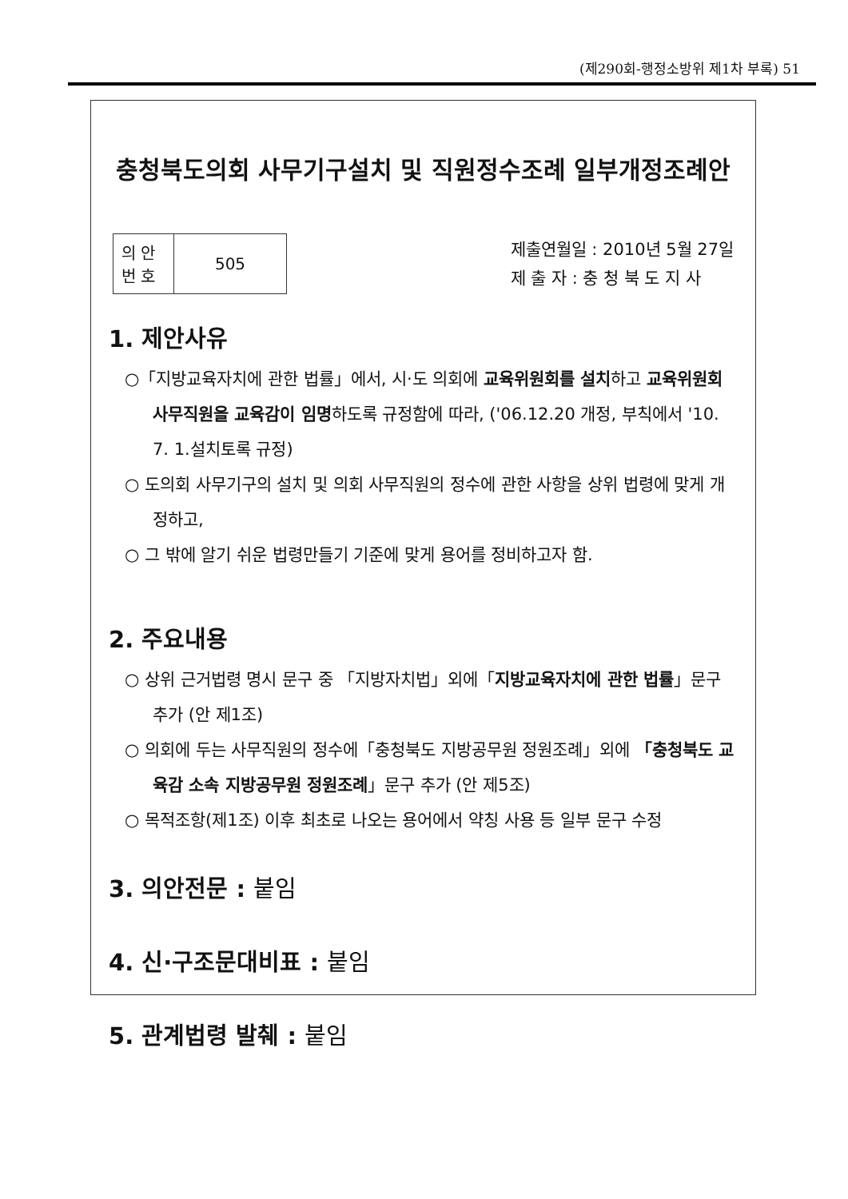(제290회-행정소방위 제1차 부록) 51
충청북도의회 사무기구설치 및 직원정수조례 일부개정조례안
| 의 안 번 호 | 505 |
제출연월일 : 2010년 5월 27일
제 출 자 : 충 청 북 도 지 사
1. 제안사유
○「지방교육자치에 관한 법률」에서, 시·도 의회에 교육위원회를 설치하고 교육위원회 사무직원을 교육감이 임명하도록 규정함에 따라, ('06.12.20 개정, 부칙에서 '10. 7. 1.설치토록 규정)
○ 도의회 사무기구의 설치 및 의회 사무직원의 정수에 관한 사항을 상위 법령에 맞게 개정하고,
○ 그 밖에 알기 쉬운 법령만들기 기준에 맞게 용어를 정비하고자 함.
2. 주요내용
○ 상위 근거법령 명시 문구 중 「지방자치법」외에「지방교육자치에 관한 법률」문구 추가 (안 제1조)
○ 의회에 두는 사무직원의 정수에「충청북도 지방공무원 정원조례」외에 「충청북도 교육감 소속 지방공무원 정원조례」문구 추가 (안 제5조)
○ 목적조항(제1조) 이후 최초로 나오는 용어에서 약칭 사용 등 일부 문구 수정
3. 의안전문 : 붙임
4. 신·구조문대비표 : 붙임
5. 관계법령 발췌 : 붙임